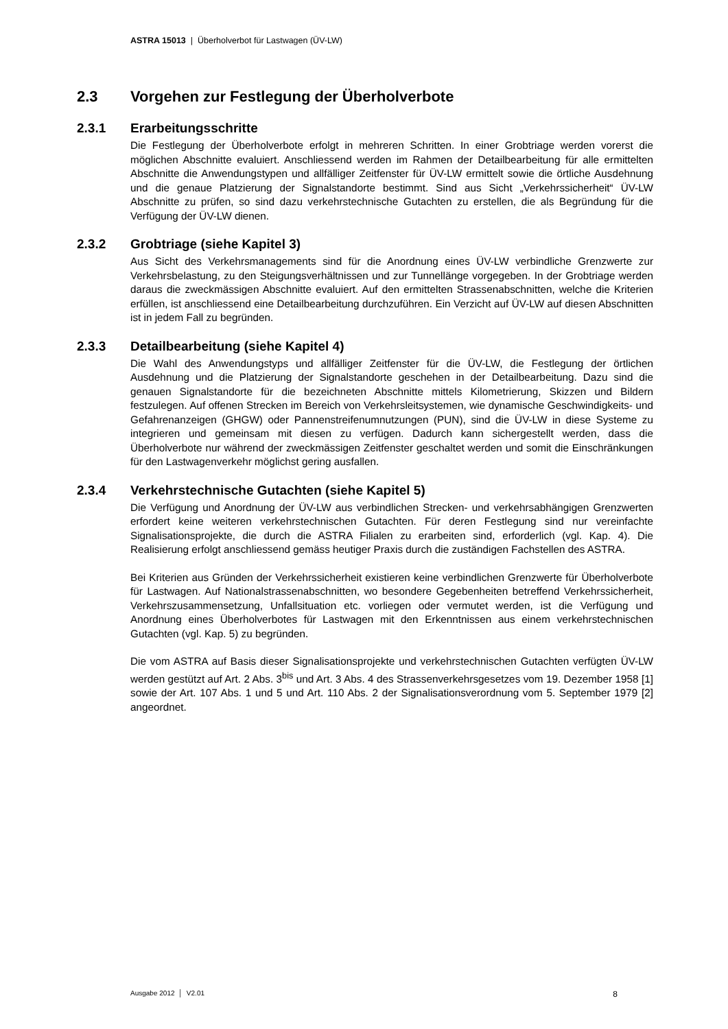ASTRA 15013 | Überholverbot für Lastwagen (ÜV-LW)
2.3 Vorgehen zur Festlegung der Überholverbote
2.3.1 Erarbeitungsschritte
Die Festlegung der Überholverbote erfolgt in mehreren Schritten. In einer Grobtriage werden vorerst die möglichen Abschnitte evaluiert. Anschliessend werden im Rahmen der Detailbearbeitung für alle ermittelten Abschnitte die Anwendungstypen und allfälliger Zeitfenster für ÜV-LW ermittelt sowie die örtliche Ausdehnung und die genaue Platzierung der Signalstandorte bestimmt. Sind aus Sicht „Verkehrssicherheit“ ÜV-LW Abschnitte zu prüfen, so sind dazu verkehrstechnische Gutachten zu erstellen, die als Begründung für die Verfügung der ÜV-LW dienen.
2.3.2 Grobtriage (siehe Kapitel 3)
Aus Sicht des Verkehrsmanagements sind für die Anordnung eines ÜV-LW verbindliche Grenzwerte zur Verkehrsbelastung, zu den Steigungsverhältnissen und zur Tunnellänge vorgegeben. In der Grobtriage werden daraus die zweckmässigen Abschnitte evaluiert. Auf den ermittelten Strassenabschnitten, welche die Kriterien erfüllen, ist anschliessend eine Detailbearbeitung durchzuführen. Ein Verzicht auf ÜV-LW auf diesen Abschnitten ist in jedem Fall zu begründen.
2.3.3 Detailbearbeitung (siehe Kapitel 4)
Die Wahl des Anwendungstyps und allfälliger Zeitfenster für die ÜV-LW, die Festlegung der örtlichen Ausdehnung und die Platzierung der Signalstandorte geschehen in der Detailbearbeitung. Dazu sind die genauen Signalstandorte für die bezeichneten Abschnitte mittels Kilometrierung, Skizzen und Bildern festzulegen. Auf offenen Strecken im Bereich von Verkehrsleitsystemen, wie dynamische Geschwindigkeits- und Gefahrenanzeigen (GHGW) oder Pannenstreifenumnutzungen (PUN), sind die ÜV-LW in diese Systeme zu integrieren und gemeinsam mit diesen zu verfügen. Dadurch kann sichergestellt werden, dass die Überholverbote nur während der zweckmässigen Zeitfenster geschaltet werden und somit die Einschränkungen für den Lastwagenverkehr möglichst gering ausfallen.
2.3.4 Verkehrstechnische Gutachten (siehe Kapitel 5)
Die Verfügung und Anordnung der ÜV-LW aus verbindlichen Strecken- und verkehrsabhängigen Grenzwerten erfordert keine weiteren verkehrstechnischen Gutachten. Für deren Festlegung sind nur vereinfachte Signalisationsprojekte, die durch die ASTRA Filialen zu erarbeiten sind, erforderlich (vgl. Kap. 4). Die Realisierung erfolgt anschliessend gemäss heutiger Praxis durch die zuständigen Fachstellen des ASTRA.
Bei Kriterien aus Gründen der Verkehrssicherheit existieren keine verbindlichen Grenzwerte für Überholverbote für Lastwagen. Auf Nationalstrassenabschnitten, wo besondere Gegebenheiten betreffend Verkehrssicherheit, Verkehrszusammensetzung, Unfallsituation etc. vorliegen oder vermutet werden, ist die Verfügung und Anordnung eines Überholverbotes für Lastwagen mit den Erkenntnissen aus einem verkehrstechnischen Gutachten (vgl. Kap. 5) zu begründen.
Die vom ASTRA auf Basis dieser Signalisationsprojekte und verkehrstechnischen Gutachten verfügten ÜV-LW werden gestützt auf Art. 2 Abs. 3<sup>bis</sup> und Art. 3 Abs. 4 des Strassenverkehrsgesetzes vom 19. Dezember 1958 [1] sowie der Art. 107 Abs. 1 und 5 und Art. 110 Abs. 2 der Signalisationsverordnung vom 5. September 1979 [2] angeordnet.
Ausgabe 2012 │ V2.01 8